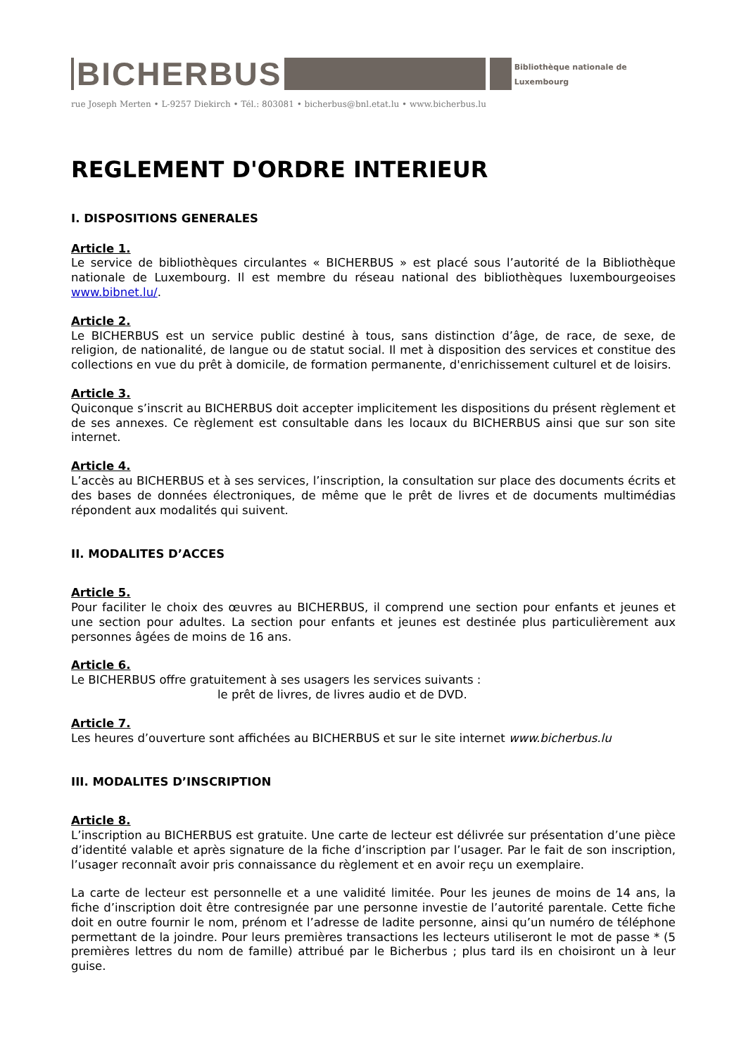BICHERBUS
Bibliothèque nationale de Luxembourg
rue Joseph Merten • L-9257 Diekirch • Tél.: 803081 • bicherbus@bnl.etat.lu • www.bicherbus.lu
REGLEMENT D'ORDRE INTERIEUR
I. DISPOSITIONS GENERALES
Article 1.
Le service de bibliothèques circulantes « BICHERBUS » est placé sous l’autorité de la Bibliothèque nationale de Luxembourg. Il est membre du réseau national des bibliothèques luxembourgeoises www.bibnet.lu/.
Article 2.
Le BICHERBUS est un service public destiné à tous, sans distinction d’âge, de race, de sexe, de religion, de nationalité, de langue ou de statut social. Il met à disposition des services et constitue des collections en vue du prêt à domicile, de formation permanente, d'enrichissement culturel et de loisirs.
Article 3.
Quiconque s’inscrit au BICHERBUS doit accepter implicitement les dispositions du présent règlement et de ses annexes. Ce règlement est consultable dans les locaux du BICHERBUS ainsi que sur son site internet.
Article 4.
L’accès au BICHERBUS et à ses services, l’inscription, la consultation sur place des documents écrits et des bases de données électroniques, de même que le prêt de livres et de documents multimédias répondent aux modalités qui suivent.
II. MODALITES D’ACCES
Article 5.
Pour faciliter le choix des œuvres au BICHERBUS, il comprend une section pour enfants et jeunes et une section pour adultes. La section pour enfants et jeunes est destinée plus particulièrement aux personnes âgées de moins de 16 ans.
Article 6.
Le BICHERBUS offre gratuitement à ses usagers les services suivants :
le prêt de livres, de livres audio et de DVD.
Article 7.
Les heures d’ouverture sont affichées au BICHERBUS et sur le site internet www.bicherbus.lu
III. MODALITES D’INSCRIPTION
Article 8.
L’inscription au BICHERBUS est gratuite. Une carte de lecteur est délivrée sur présentation d’une pièce d’identité valable et après signature de la fiche d’inscription par l’usager. Par le fait de son inscription, l’usager reconnaît avoir pris connaissance du règlement et en avoir reçu un exemplaire.
La carte de lecteur est personnelle et a une validité limitée. Pour les jeunes de moins de 14 ans, la fiche d’inscription doit être contresignée par une personne investie de l’autorité parentale. Cette fiche doit en outre fournir le nom, prénom et l’adresse de ladite personne, ainsi qu’un numéro de téléphone permettant de la joindre. Pour leurs premières transactions les lecteurs utiliseront le mot de passe * (5 premières lettres du nom de famille) attribué par le Bicherbus ; plus tard ils en choisiront un à leur guise.